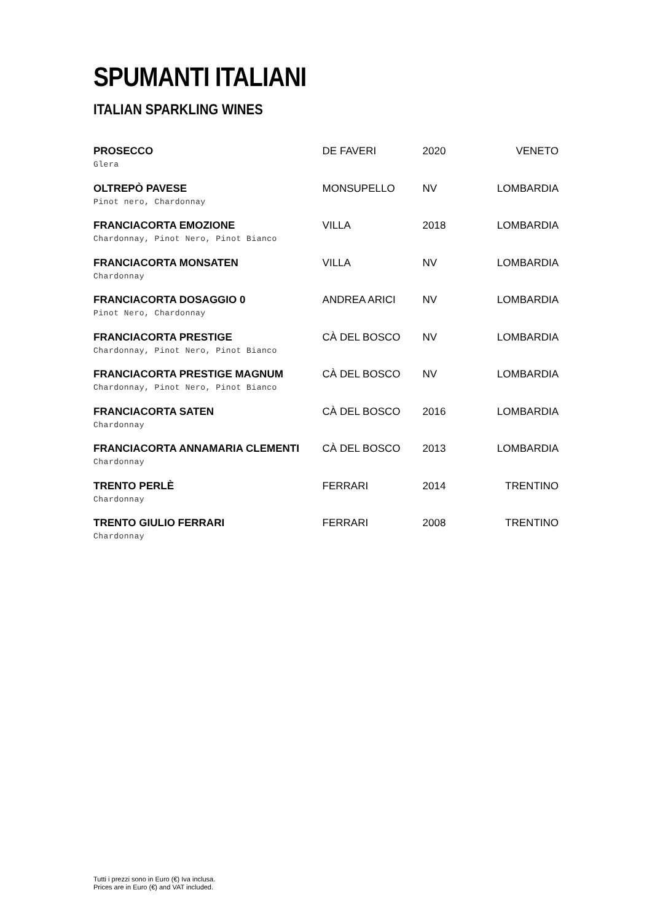SPUMANTI ITALIANI
ITALIAN SPARKLING WINES
| PROSECCO Glera | DE FAVERI | 2020 | VENETO |
| OLTREPÒ PAVESE Pinot nero, Chardonnay | MONSUPELLO | NV | LOMBARDIA |
| FRANCIACORTA EMOZIONE Chardonnay, Pinot Nero, Pinot Bianco | VILLA | 2018 | LOMBARDIA |
| FRANCIACORTA MONSATEN Chardonnay | VILLA | NV | LOMBARDIA |
| FRANCIACORTA DOSAGGIO 0 Pinot Nero, Chardonnay | ANDREA ARICI | NV | LOMBARDIA |
| FRANCIACORTA PRESTIGE Chardonnay, Pinot Nero, Pinot Bianco | CÀ DEL BOSCO | NV | LOMBARDIA |
| FRANCIACORTA PRESTIGE MAGNUM Chardonnay, Pinot Nero, Pinot Bianco | CÀ DEL BOSCO | NV | LOMBARDIA |
| FRANCIACORTA SATEN Chardonnay | CÀ DEL BOSCO | 2016 | LOMBARDIA |
| FRANCIACORTA ANNAMARIA CLEMENTI Chardonnay | CÀ DEL BOSCO | 2013 | LOMBARDIA |
| TRENTO PERLÈ Chardonnay | FERRARI | 2014 | TRENTINO |
| TRENTO GIULIO FERRARI Chardonnay | FERRARI | 2008 | TRENTINO |
Tutti i prezzi sono in Euro (€) Iva inclusa.
Prices are in Euro (€) and VAT included.